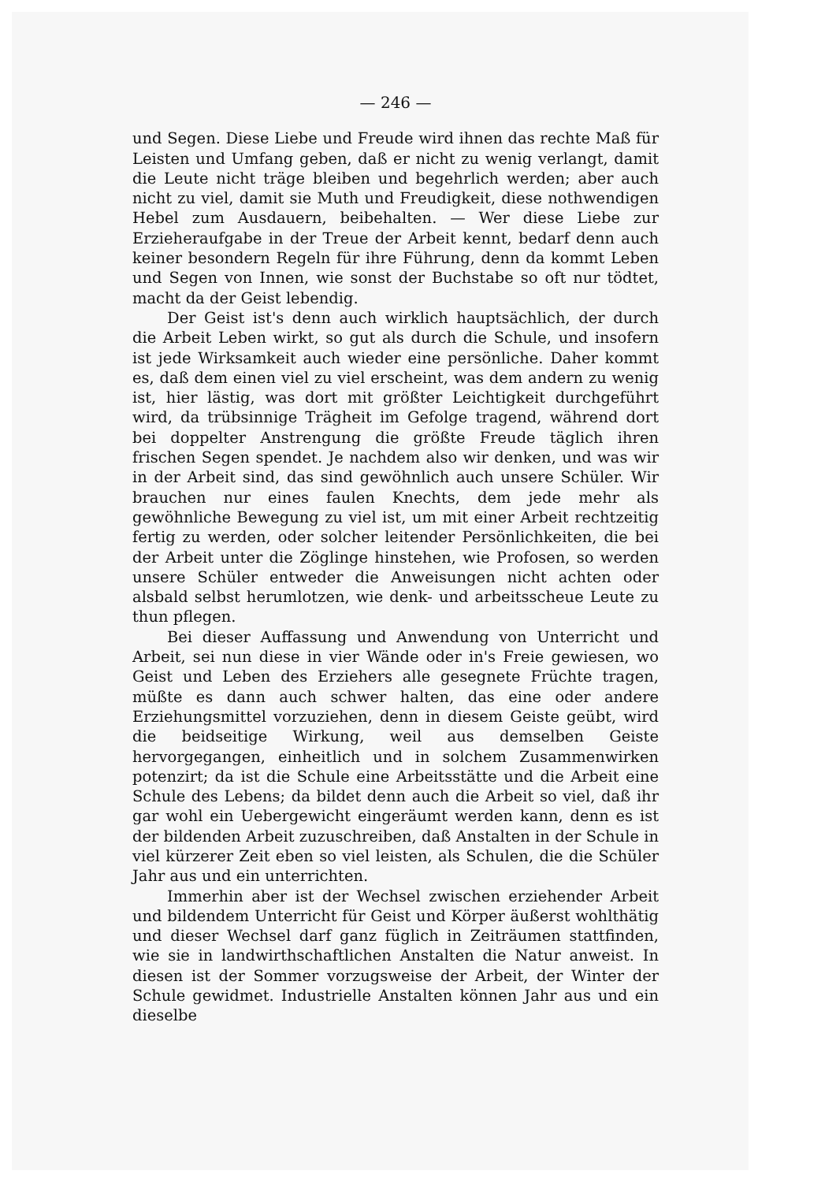— 246 —
und Segen. Diese Liebe und Freude wird ihnen das rechte Maß für Leisten und Umfang geben, daß er nicht zu wenig verlangt, damit die Leute nicht träge bleiben und begehrlich werden; aber auch nicht zu viel, damit sie Muth und Freudigkeit, diese nothwendigen Hebel zum Ausdauern, beibehalten. — Wer diese Liebe zur Erzieheraufgabe in der Treue der Arbeit kennt, bedarf denn auch keiner besondern Regeln für ihre Führung, denn da kommt Leben und Segen von Innen, wie sonst der Buchstabe so oft nur tödtet, macht da der Geist lebendig.
Der Geist ist's denn auch wirklich hauptsächlich, der durch die Arbeit Leben wirkt, so gut als durch die Schule, und insofern ist jede Wirksamkeit auch wieder eine persönliche. Daher kommt es, daß dem einen viel zu viel erscheint, was dem andern zu wenig ist, hier lästig, was dort mit größter Leichtigkeit durchgeführt wird, da trübsinnige Trägheit im Gefolge tragend, während dort bei doppelter Anstrengung die größte Freude täglich ihren frischen Segen spendet. Je nachdem also wir denken, und was wir in der Arbeit sind, das sind gewöhnlich auch unsere Schüler. Wir brauchen nur eines faulen Knechts, dem jede mehr als gewöhnliche Bewegung zu viel ist, um mit einer Arbeit rechtzeitig fertig zu werden, oder solcher leitender Persönlichkeiten, die bei der Arbeit unter die Zöglinge hinstehen, wie Profosen, so werden unsere Schüler entweder die Anweisungen nicht achten oder alsbald selbst herumlotzen, wie denk- und arbeitsscheue Leute zu thun pflegen.
Bei dieser Auffassung und Anwendung von Unterricht und Arbeit, sei nun diese in vier Wände oder in's Freie gewiesen, wo Geist und Leben des Erziehers alle gesegnete Früchte tragen, müßte es dann auch schwer halten, das eine oder andere Erziehungsmittel vorzuziehen, denn in diesem Geiste geübt, wird die beidseitige Wirkung, weil aus demselben Geiste hervorgegangen, einheitlich und in solchem Zusammenwirken potenzirt; da ist die Schule eine Arbeitsstätte und die Arbeit eine Schule des Lebens; da bildet denn auch die Arbeit so viel, daß ihr gar wohl ein Uebergewicht eingeräumt werden kann, denn es ist der bildenden Arbeit zuzuschreiben, daß Anstalten in der Schule in viel kürzerer Zeit eben so viel leisten, als Schulen, die die Schüler Jahr aus und ein unterrichten.
Immerhin aber ist der Wechsel zwischen erziehender Arbeit und bildendem Unterricht für Geist und Körper äußerst wohlthätig und dieser Wechsel darf ganz füglich in Zeiträumen stattfinden, wie sie in landwirthschaftlichen Anstalten die Natur anweist. In diesen ist der Sommer vorzugsweise der Arbeit, der Winter der Schule gewidmet. Industrielle Anstalten können Jahr aus und ein dieselbe